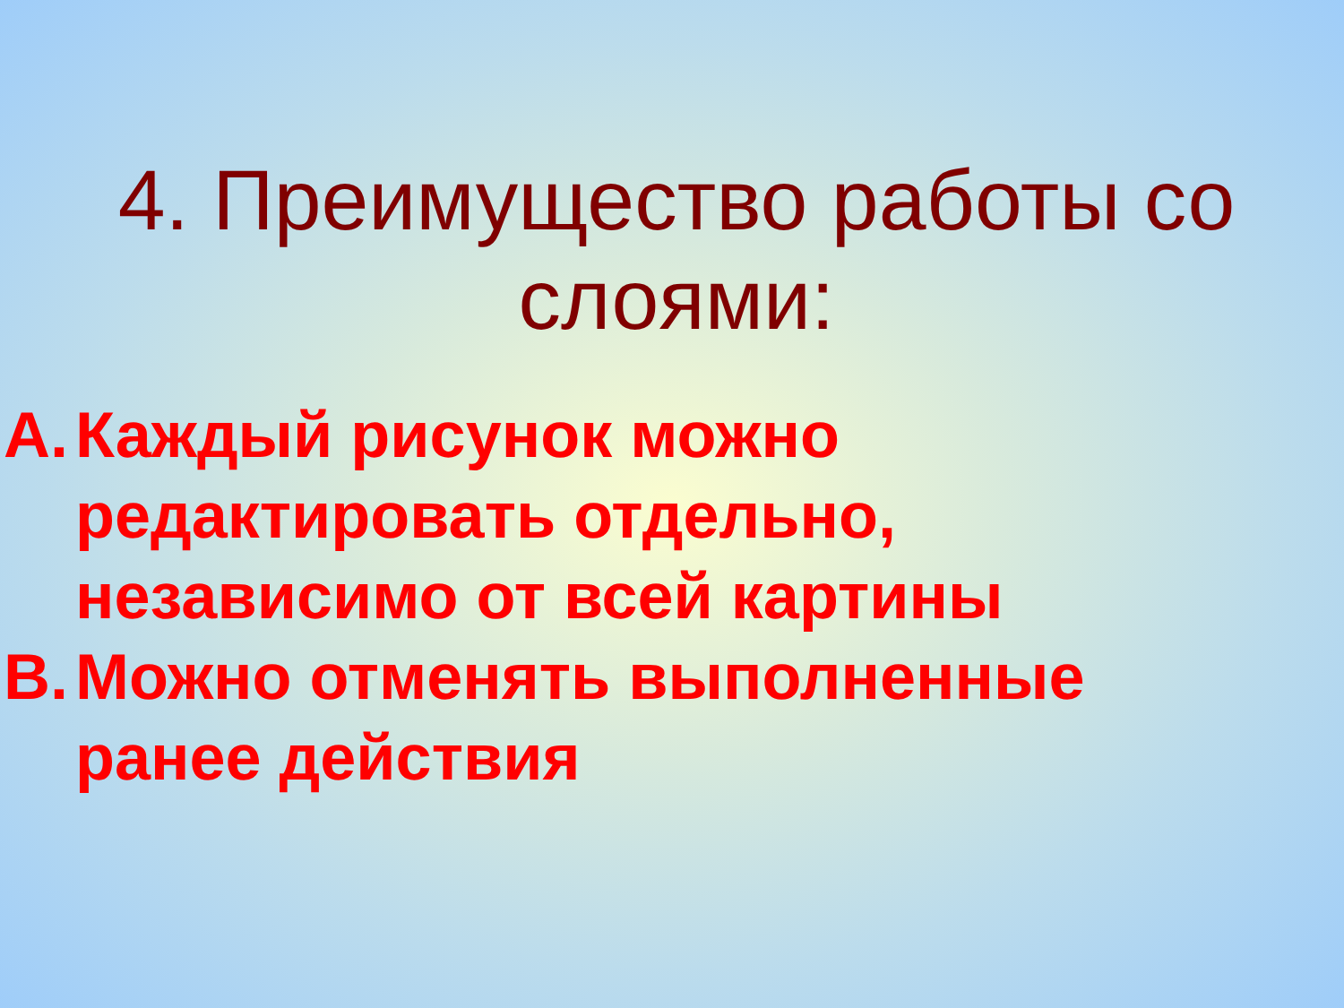4. Преимущество работы со слоями:
A. Каждый рисунок можно редактировать отдельно, независимо от всей картины
B. Можно отменять выполненные ранее действия